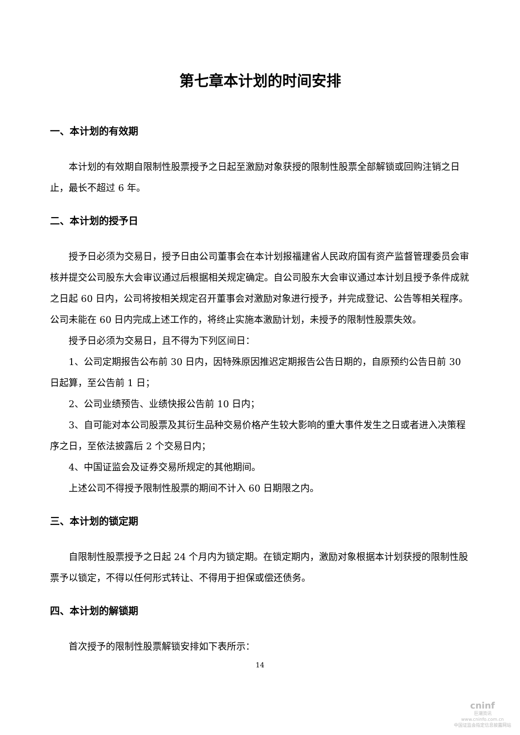第七章本计划的时间安排
一、本计划的有效期
本计划的有效期自限制性股票授予之日起至激励对象获授的限制性股票全部解锁或回购注销之日止，最长不超过 6 年。
二、本计划的授予日
授予日必须为交易日，授予日由公司董事会在本计划报福建省人民政府国有资产监督管理委员会审核并提交公司股东大会审议通过后根据相关规定确定。自公司股东大会审议通过本计划且授予条件成就之日起 60 日内，公司将按相关规定召开董事会对激励对象进行授予，并完成登记、公告等相关程序。公司未能在 60 日内完成上述工作的，将终止实施本激励计划，未授予的限制性股票失效。
授予日必须为交易日，且不得为下列区间日：
1、公司定期报告公布前 30 日内，因特殊原因推迟定期报告公告日期的，自原预约公告日前 30 日起算，至公告前 1 日；
2、公司业绩预告、业绩快报公告前 10 日内；
3、自可能对本公司股票及其衍生品种交易价格产生较大影响的重大事件发生之日或者进入决策程序之日，至依法披露后 2 个交易日内；
4、中国证监会及证券交易所规定的其他期间。
上述公司不得授予限制性股票的期间不计入 60 日期限之内。
三、本计划的锁定期
自限制性股票授予之日起 24 个月内为锁定期。在锁定期内，激励对象根据本计划获授的限制性股票予以锁定，不得以任何形式转让、不得用于担保或偿还债务。
四、本计划的解锁期
首次授予的限制性股票解锁安排如下表所示：
14
cninf
巨潮资讯
www.cninfo.com.cn
中国证监会指定信息披露网站